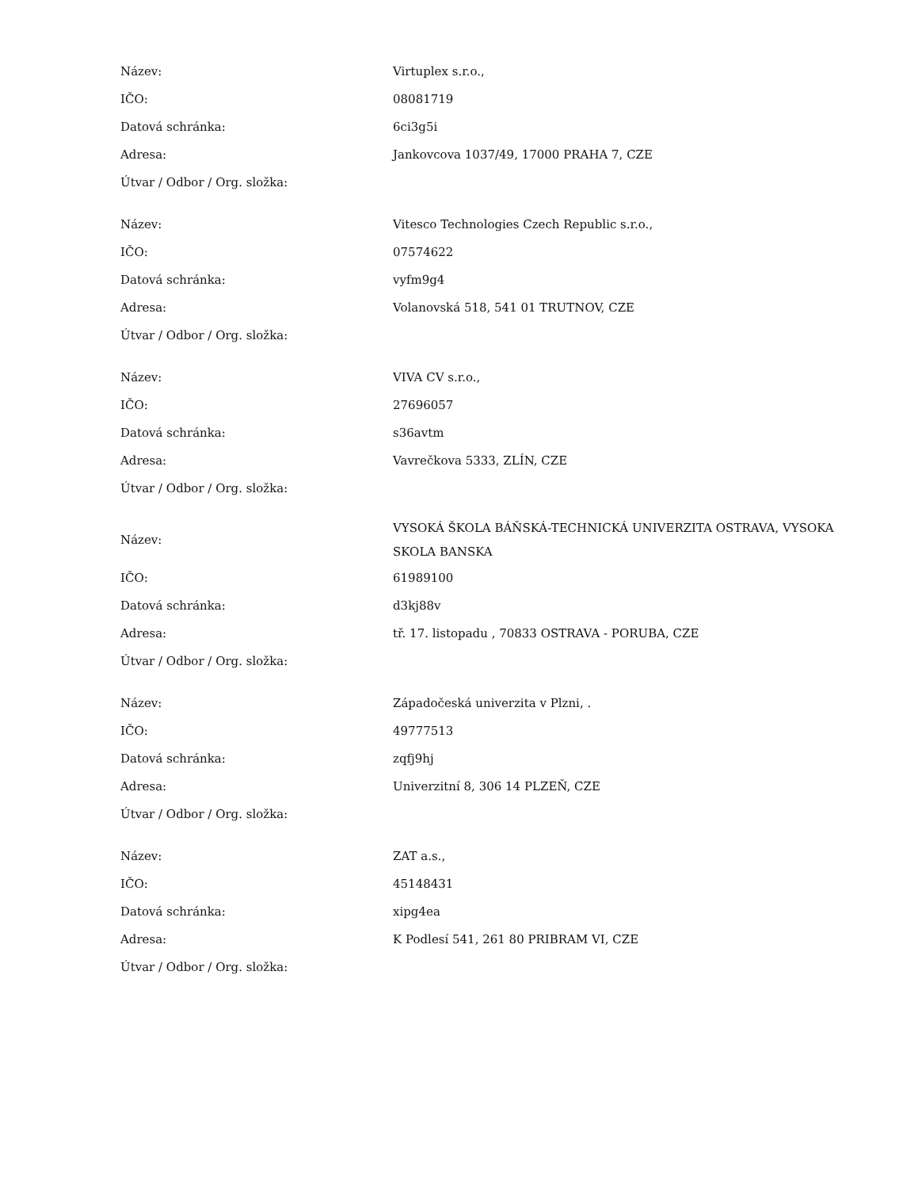| Název: | Virtuplex s.r.o., |
| IČO: | 08081719 |
| Datová schránka: | 6ci3g5i |
| Adresa: | Jankovcova 1037/49, 17000 PRAHA 7, CZE |
| Útvar / Odbor / Org. složka: | |
| Název: | Vitesco Technologies Czech Republic s.r.o., |
| IČO: | 07574622 |
| Datová schránka: | vyfm9g4 |
| Adresa: | Volanovská 518, 541 01 TRUTNOV, CZE |
| Útvar / Odbor / Org. složka: | |
| Název: | VIVA CV s.r.o., |
| IČO: | 27696057 |
| Datová schránka: | s36avtm |
| Adresa: | Vavrečkova 5333, ZLÍN, CZE |
| Útvar / Odbor / Org. složka: | |
| Název: | VYSOKÁ ŠKOLA BÁŇSKÁ-TECHNICKÁ UNIVERZITA OSTRAVA, VYSOKA SKOLA BANSKA |
| IČO: | 61989100 |
| Datová schránka: | d3kj88v |
| Adresa: | tř. 17. listopadu , 70833 OSTRAVA - PORUBA, CZE |
| Útvar / Odbor / Org. složka: | |
| Název: | Západočeská univerzita v Plzni, . |
| IČO: | 49777513 |
| Datová schránka: | zqfj9hj |
| Adresa: | Univerzitní 8, 306 14 PLZEŇ, CZE |
| Útvar / Odbor / Org. složka: | |
| Název: | ZAT a.s., |
| IČO: | 45148431 |
| Datová schránka: | xipg4ea |
| Adresa: | K Podlesí 541, 261 80 PRIBRAM VI, CZE |
| Útvar / Odbor / Org. složka: | |